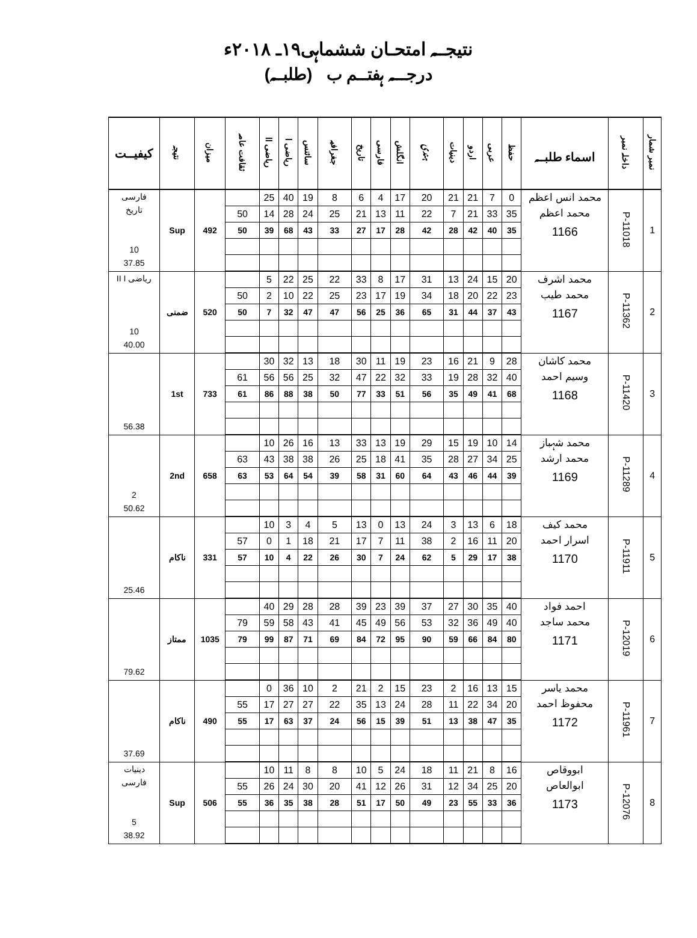نتیجــہ امتحـان ششماہی۱۹ـ ۲۰۱۸ء
درجـــہ ہفتــم ب (طلبــہ)
| نمبر شمار | داخلہ نمبر | اسماء طلبــہ | حفظ | عربی | اردو | دینیات | ہندی | انگلش | فارسی | تاریخ | جغرافیہ | سائنس | ریاضی ا | ریاضی اا | ثقافت عامہ | میزان | نتیجہ | کیفیــت |
| --- | --- | --- | --- | --- | --- | --- | --- | --- | --- | --- | --- | --- | --- | --- | --- | --- | --- | --- |
| 1 | P-11018 | محمد انس اعظم محمد اعظم 1166 | 0 | 7 | 21 | 21 | 20 | 17 | 4 | 6 | 8 | 19 | 40 | 25 | | 492 | Sup | فارسی تاریخ 10 37.85 |
| | | | 35 | 33 | 21 | 7 | 22 | 11 | 13 | 21 | 25 | 24 | 28 | 14 | 50 | | | |
| | | | 35 | 40 | 42 | 28 | 42 | 28 | 17 | 27 | 33 | 43 | 68 | 39 | 50 | | | |
| 2 | P-11362 | محمد اشرف محمد طیب 1167 | 20 | 15 | 24 | 13 | 31 | 17 | 8 | 33 | 22 | 25 | 22 | 5 | | 520 | ضمنی | ریاضی II I 10 40.00 |
| | | | 23 | 22 | 20 | 18 | 34 | 19 | 17 | 23 | 25 | 22 | 10 | 2 | 50 | | | |
| | | | 43 | 37 | 44 | 31 | 65 | 36 | 25 | 56 | 47 | 47 | 32 | 7 | 50 | | | |
| 3 | P-11420 | محمد کاشان وسیم احمد 1168 | 28 | 9 | 21 | 16 | 23 | 19 | 11 | 30 | 18 | 13 | 32 | 30 | | 733 | 1st | 56.38 |
| | | | 40 | 32 | 28 | 19 | 33 | 32 | 22 | 47 | 32 | 25 | 56 | 56 | 61 | | | |
| | | | 68 | 41 | 49 | 35 | 56 | 51 | 33 | 77 | 50 | 38 | 88 | 86 | 61 | | | |
| 4 | P-11289 | محمد شہباز محمد ارشد 1169 | 14 | 10 | 19 | 15 | 29 | 19 | 13 | 33 | 13 | 16 | 26 | 10 | | 658 | 2nd | 2 50.62 |
| | | | 25 | 34 | 27 | 28 | 35 | 41 | 18 | 25 | 26 | 38 | 38 | 43 | 63 | | | |
| | | | 39 | 44 | 46 | 43 | 64 | 60 | 31 | 58 | 39 | 54 | 64 | 53 | 63 | | | |
| 5 | P-11911 | محمد کیف اسرار احمد 1170 | 18 | 6 | 13 | 3 | 24 | 13 | 0 | 13 | 5 | 4 | 3 | 10 | | 331 | ناکام | 25.46 |
| | | | 20 | 11 | 16 | 2 | 38 | 11 | 7 | 17 | 21 | 18 | 1 | 0 | 57 | | | |
| | | | 38 | 17 | 29 | 5 | 62 | 24 | 7 | 30 | 26 | 22 | 4 | 10 | 57 | | | |
| 6 | P-12019 | احمد فواد محمد ساجد 1171 | 40 | 35 | 30 | 27 | 37 | 39 | 23 | 39 | 28 | 28 | 29 | 40 | | 1035 | ممتاز | 79.62 |
| | | | 40 | 49 | 36 | 32 | 53 | 56 | 49 | 45 | 41 | 43 | 58 | 59 | 79 | | | |
| | | | 80 | 84 | 66 | 59 | 90 | 95 | 72 | 84 | 69 | 71 | 87 | 99 | 79 | | | |
| 7 | P-11961 | محمد یاسر محفوظ احمد 1172 | 15 | 13 | 16 | 2 | 23 | 15 | 2 | 21 | 2 | 10 | 36 | 0 | | 490 | ناکام | 37.69 |
| | | | 20 | 34 | 22 | 11 | 28 | 24 | 13 | 35 | 22 | 27 | 27 | 17 | 55 | | | |
| | | | 35 | 47 | 38 | 13 | 51 | 39 | 15 | 56 | 24 | 37 | 63 | 17 | 55 | | | |
| 8 | P-12076 | ابووقاص ابوالعاص 1173 | 16 | 8 | 21 | 11 | 18 | 24 | 5 | 10 | 8 | 8 | 11 | 10 | | 506 | Sup | دینیات فارسی 5 38.92 |
| | | | 20 | 25 | 34 | 12 | 31 | 26 | 12 | 41 | 20 | 30 | 24 | 26 | 55 | | | |
| | | | 36 | 33 | 55 | 23 | 49 | 50 | 17 | 51 | 28 | 38 | 35 | 36 | 55 | | | |